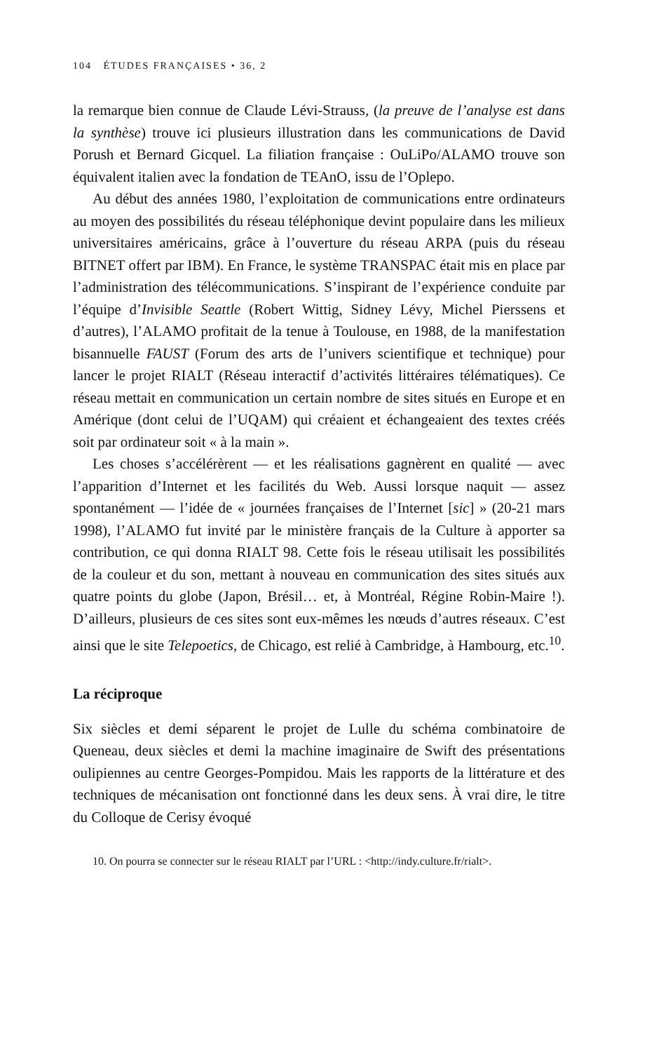104 ÉTUDES FRANÇAISES • 36, 2
la remarque bien connue de Claude Lévi-Strauss, (la preuve de l’analyse est dans la synthèse) trouve ici plusieurs illustration dans les communications de David Porush et Bernard Gicquel. La filiation française : OuLiPo/ALAMO trouve son équivalent italien avec la fondation de TEAnO, issu de l’Oplepo.
Au début des années 1980, l’exploitation de communications entre ordinateurs au moyen des possibilités du réseau téléphonique devint populaire dans les milieux universitaires américains, grâce à l’ouverture du réseau ARPA (puis du réseau BITNET offert par IBM). En France, le système TRANSPAC était mis en place par l’administration des télécommunications. S’inspirant de l’expérience conduite par l’équipe d’Invisible Seattle (Robert Wittig, Sidney Lévy, Michel Pierssens et d’autres), l’ALAMO profitait de la tenue à Toulouse, en 1988, de la manifestation bisannuelle FAUST (Forum des arts de l’univers scientifique et technique) pour lancer le projet RIALT (Réseau interactif d’activités littéraires télématiques). Ce réseau mettait en communication un certain nombre de sites situés en Europe et en Amérique (dont celui de l’UQAM) qui créaient et échangeaient des textes créés soit par ordinateur soit « à la main ».
Les choses s’accélérèrent — et les réalisations gagnèrent en qualité — avec l’apparition d’Internet et les facilités du Web. Aussi lorsque naquit — assez spontanément — l’idée de « journées françaises de l’Internet [sic] » (20-21 mars 1998), l’ALAMO fut invité par le ministère français de la Culture à apporter sa contribution, ce qui donna RIALT 98. Cette fois le réseau utilisait les possibilités de la couleur et du son, mettant à nouveau en communication des sites situés aux quatre points du globe (Japon, Brésil… et, à Montréal, Régine Robin-Maire !). D’ailleurs, plusieurs de ces sites sont eux-mêmes les nœuds d’autres réseaux. C’est ainsi que le site Telepoetics, de Chicago, est relié à Cambridge, à Hambourg, etc.<sup>10</sup>.
La réciproque
Six siècles et demi séparent le projet de Lulle du schéma combinatoire de Queneau, deux siècles et demi la machine imaginaire de Swift des présentations oulipiennes au centre Georges-Pompidou. Mais les rapports de la littérature et des techniques de mécanisation ont fonctionné dans les deux sens. À vrai dire, le titre du Colloque de Cerisy évoqué
10. On pourra se connecter sur le réseau RIALT par l’URL : <http://indy.culture.fr/rialt>.